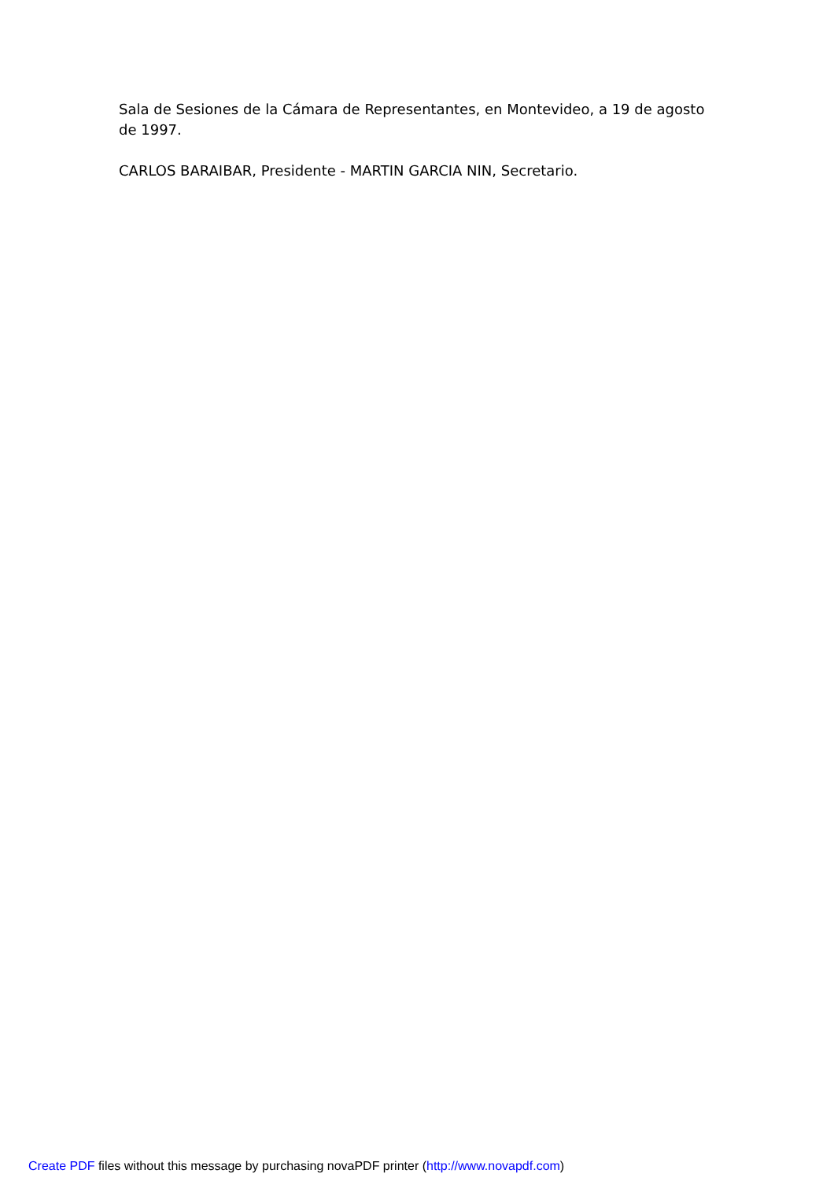Sala de Sesiones de la Cámara de Representantes, en Montevideo, a 19 de agosto de 1997.
CARLOS BARAIBAR, Presidente - MARTIN GARCIA NIN, Secretario.
Create PDF files without this message by purchasing novaPDF printer (http://www.novapdf.com)